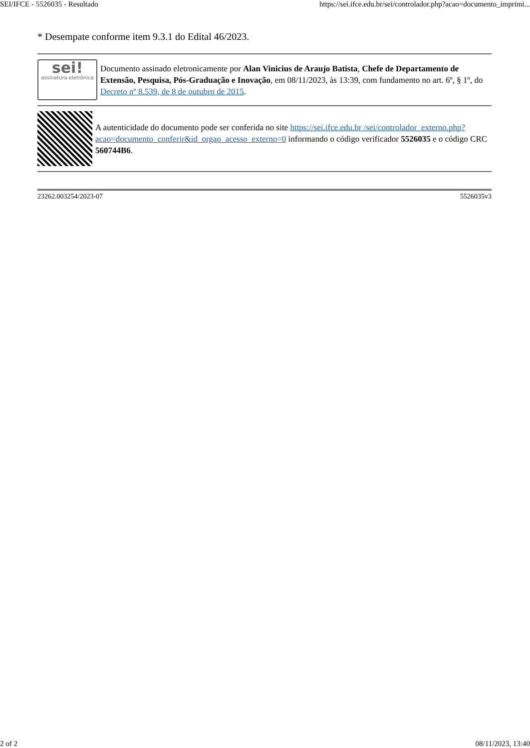SEI/IFCE - 5526035 - Resultado https://sei.ifce.edu.br/sei/controlador.php?acao=documento_imprimi...
* Desempate conforme item 9.3.1 do Edital 46/2023.
sei!
assinatura eletrônica
Documento assinado eletronicamente por Alan Vinicius de Araujo Batista, Chefe de Departamento de Extensão, Pesquisa, Pós-Graduação e Inovação, em 08/11/2023, às 13:39, com fundamento no art. 6º, § 1º, do Decreto nº 8.539, de 8 de outubro de 2015.
A autenticidade do documento pode ser conferida no site https://sei.ifce.edu.br /sei/controlador_externo.php?acao=documento_conferir&id_orgao_acesso_externo=0 informando o código verificador 5526035 e o código CRC 560744B6.
23262.003254/2023-07 5526035v3
2 of 2 08/11/2023, 13:40